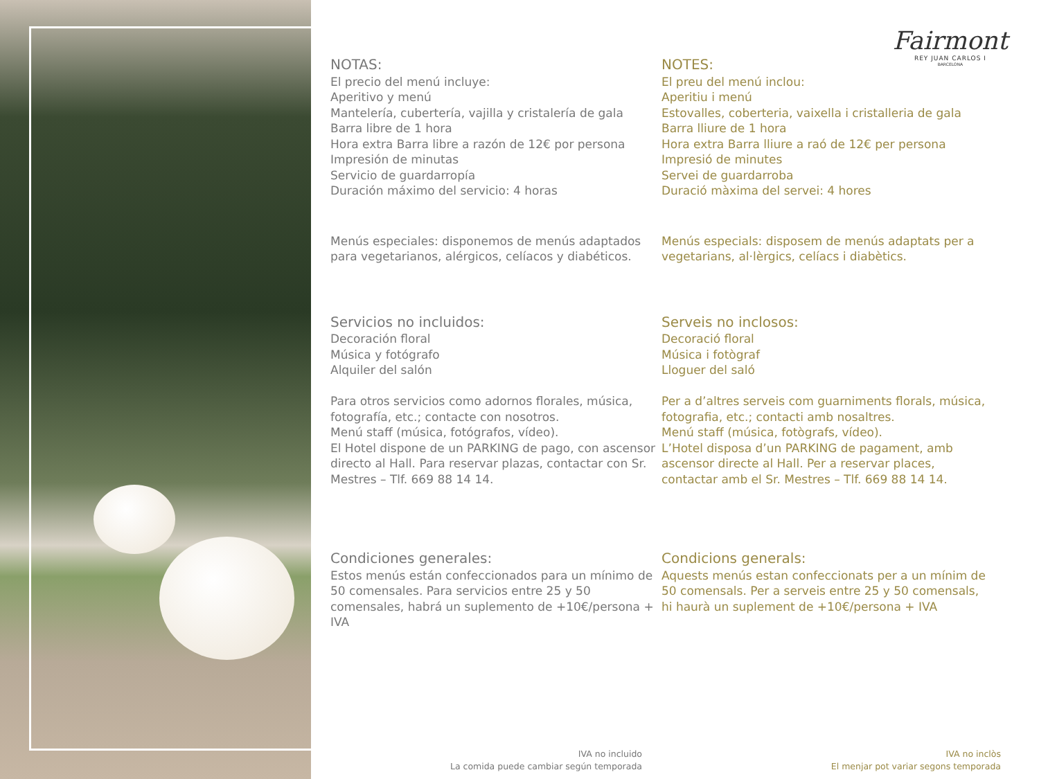Fairmont
REY JUAN CARLOS I
BARCELONA
NOTAS:
El precio del menú incluye:
Aperitivo y menú
Mantelería, cubertería, vajilla y cristalería de gala
Barra libre de 1 hora
Hora extra Barra libre a razón de 12€ por persona
Impresión de minutas
Servicio de guardarropía
Duración máximo del servicio: 4 horas
Menús especiales: disponemos de menús adaptados para vegetarianos, alérgicos, celíacos y diabéticos.
Servicios no incluidos:
Decoración floral
Música y fotógrafo
Alquiler del salón
Para otros servicios como adornos florales, música, fotografía, etc.; contacte con nosotros.
Menú staff (música, fotógrafos, vídeo).
El Hotel dispone de un PARKING de pago, con ascensor directo al Hall. Para reservar plazas, contactar con Sr. Mestres – Tlf. 669 88 14 14.
Condiciones generales:
Estos menús están confeccionados para un mínimo de 50 comensales. Para servicios entre 25 y 50 comensales, habrá un suplemento de +10€/persona + IVA
NOTES:
El preu del menú inclou:
Aperitiu i menú
Estovalles, coberteria, vaixella i cristalleria de gala
Barra lliure de 1 hora
Hora extra Barra lliure a raó de 12€ per persona
Impresió de minutes
Servei de guardarroba
Duració màxima del servei: 4 hores
Menús especials: disposem de menús adaptats per a vegetarians, al·lèrgics, celíacs i diabètics.
Serveis no inclosos:
Decoració floral
Música i fotògraf
Lloguer del saló
Per a d’altres serveis com guarniments florals, música, fotografia, etc.; contacti amb nosaltres.
Menú staff (música, fotògrafs, vídeo).
L’Hotel disposa d’un PARKING de pagament, amb ascensor directe al Hall. Per a reservar places, contactar amb el Sr. Mestres – Tlf. 669 88 14 14.
Condicions generals:
Aquests menús estan confeccionats per a un mínim de 50 comensals. Per a serveis entre 25 y 50 comensals, hi haurà un suplement de +10€/persona + IVA
IVA no incluido
La comida puede cambiar según temporada
IVA no inclòs
El menjar pot variar segons temporada